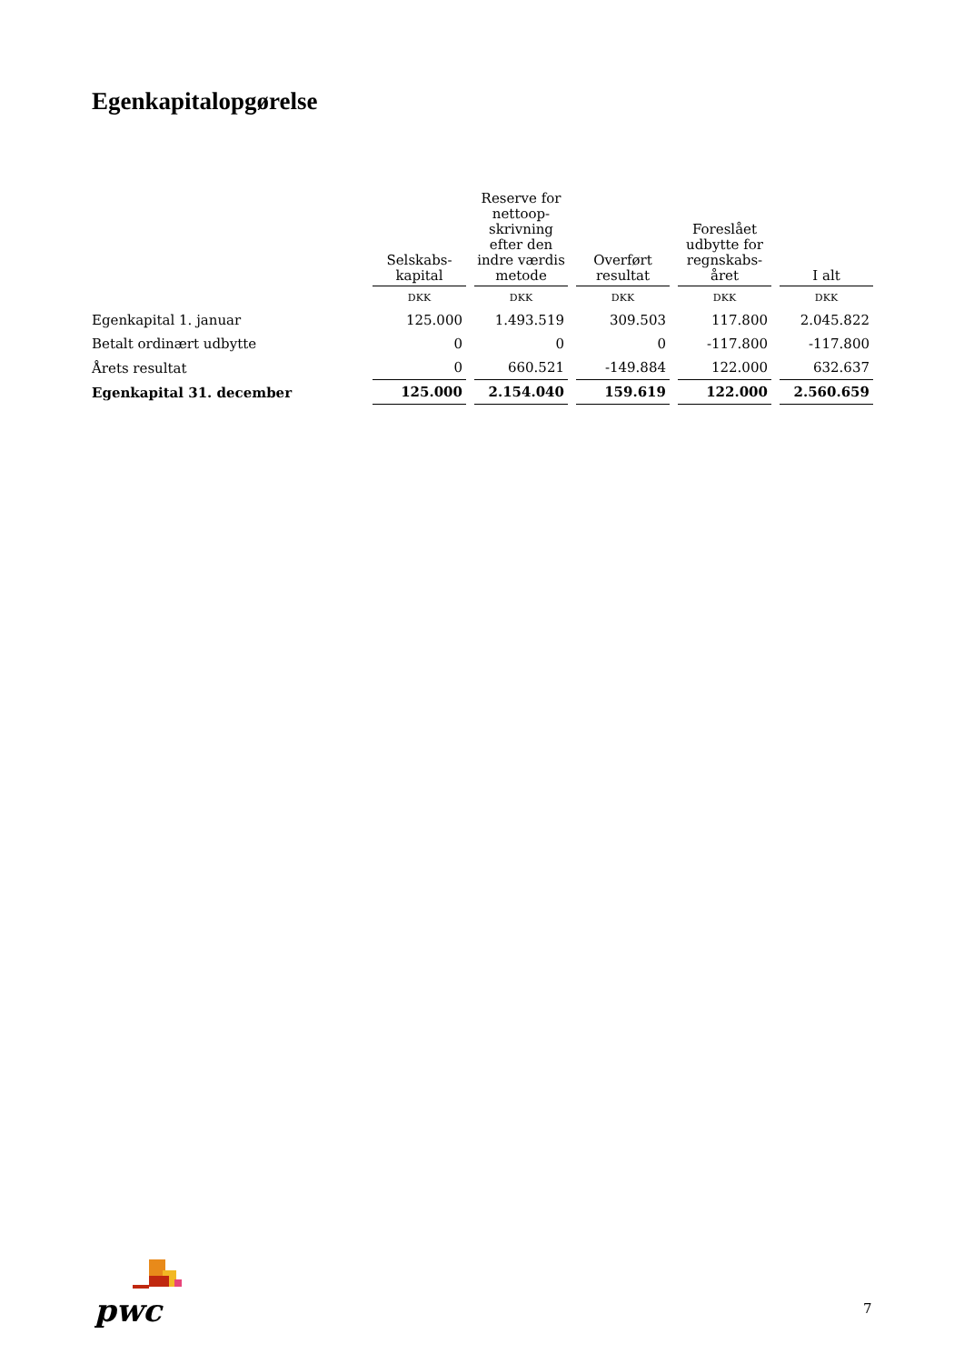Egenkapitalopgørelse
| | Selskabs- kapital | Reserve for nettoop- skrivning efter den indre værdis metode | Overført resultat | Foreslået udbytte for regnskabs- året | I alt |
| --- | --- | --- | --- | --- | --- |
| | DKK | DKK | DKK | DKK | DKK |
| Egenkapital 1. januar | 125.000 | 1.493.519 | 309.503 | 117.800 | 2.045.822 |
| Betalt ordinært udbytte | 0 | 0 | 0 | -117.800 | -117.800 |
| Årets resultat | 0 | 660.521 | -149.884 | 122.000 | 632.637 |
| Egenkapital 31. december | 125.000 | 2.154.040 | 159.619 | 122.000 | 2.560.659 |
pwc
7